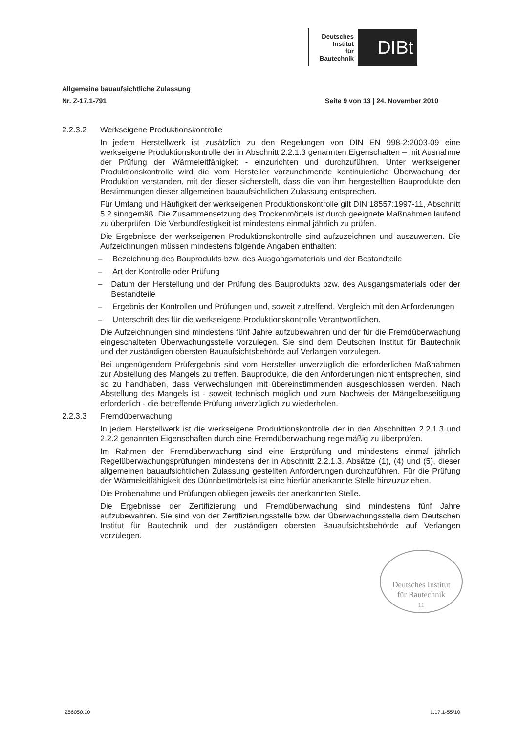Deutsches
Institut
für
Bautechnik
DIBt
Allgemeine bauaufsichtliche Zulassung
Nr. Z-17.1-791 Seite 9 von 13 | 24. November 2010
2.2.3.2 Werkseigene Produktionskontrolle
In jedem Herstellwerk ist zusätzlich zu den Regelungen von DIN EN 998-2:2003-09 eine werkseigene Produktionskontrolle der in Abschnitt 2.2.1.3 genannten Eigenschaften – mit Ausnahme der Prüfung der Wärmeleitfähigkeit - einzurichten und durchzuführen. Unter werkseigener Produktionskontrolle wird die vom Hersteller vorzunehmende kontinuierliche Überwachung der Produktion verstanden, mit der dieser sicherstellt, dass die von ihm hergestellten Bauprodukte den Bestimmungen dieser allgemeinen bauaufsichtlichen Zulassung entsprechen.
Für Umfang und Häufigkeit der werkseigenen Produktionskontrolle gilt DIN 18557:1997-11, Abschnitt 5.2 sinngemäß. Die Zusammensetzung des Trockenmörtels ist durch geeignete Maßnahmen laufend zu überprüfen. Die Verbundfestigkeit ist mindestens einmal jährlich zu prüfen.
Die Ergebnisse der werkseigenen Produktionskontrolle sind aufzuzeichnen und auszuwerten. Die Aufzeichnungen müssen mindestens folgende Angaben enthalten:
– Bezeichnung des Bauprodukts bzw. des Ausgangsmaterials und der Bestandteile
– Art der Kontrolle oder Prüfung
– Datum der Herstellung und der Prüfung des Bauprodukts bzw. des Ausgangsmaterials oder der Bestandteile
– Ergebnis der Kontrollen und Prüfungen und, soweit zutreffend, Vergleich mit den Anforderungen
– Unterschrift des für die werkseigene Produktionskontrolle Verantwortlichen.
Die Aufzeichnungen sind mindestens fünf Jahre aufzubewahren und der für die Fremdüberwachung eingeschalteten Überwachungsstelle vorzulegen. Sie sind dem Deutschen Institut für Bautechnik und der zuständigen obersten Bauaufsichtsbehörde auf Verlangen vorzulegen.
Bei ungenügendem Prüfergebnis sind vom Hersteller unverzüglich die erforderlichen Maßnahmen zur Abstellung des Mangels zu treffen. Bauprodukte, die den Anforderungen nicht entsprechen, sind so zu handhaben, dass Verwechslungen mit übereinstimmenden ausgeschlossen werden. Nach Abstellung des Mangels ist - soweit technisch möglich und zum Nachweis der Mängelbeseitigung erforderlich - die betreffende Prüfung unverzüglich zu wiederholen.
2.2.3.3 Fremdüberwachung
In jedem Herstellwerk ist die werkseigene Produktionskontrolle der in den Abschnitten 2.2.1.3 und 2.2.2 genannten Eigenschaften durch eine Fremdüberwachung regelmäßig zu überprüfen.
Im Rahmen der Fremdüberwachung sind eine Erstprüfung und mindestens einmal jährlich Regelüberwachungsprüfungen mindestens der in Abschnitt 2.2.1.3, Absätze (1), (4) und (5), dieser allgemeinen bauaufsichtlichen Zulassung gestellten Anforderungen durchzuführen. Für die Prüfung der Wärmeleitfähigkeit des Dünnbettmörtels ist eine hierfür anerkannte Stelle hinzuzuziehen.
Die Probenahme und Prüfungen obliegen jeweils der anerkannten Stelle.
Die Ergebnisse der Zertifizierung und Fremdüberwachung sind mindestens fünf Jahre aufzubewahren. Sie sind von der Zertifizierungsstelle bzw. der Überwachungsstelle dem Deutschen Institut für Bautechnik und der zuständigen obersten Bauaufsichtsbehörde auf Verlangen vorzulegen.
Deutsches Institut
für Bautechnik
11
Z56050.10 1.17.1-55/10